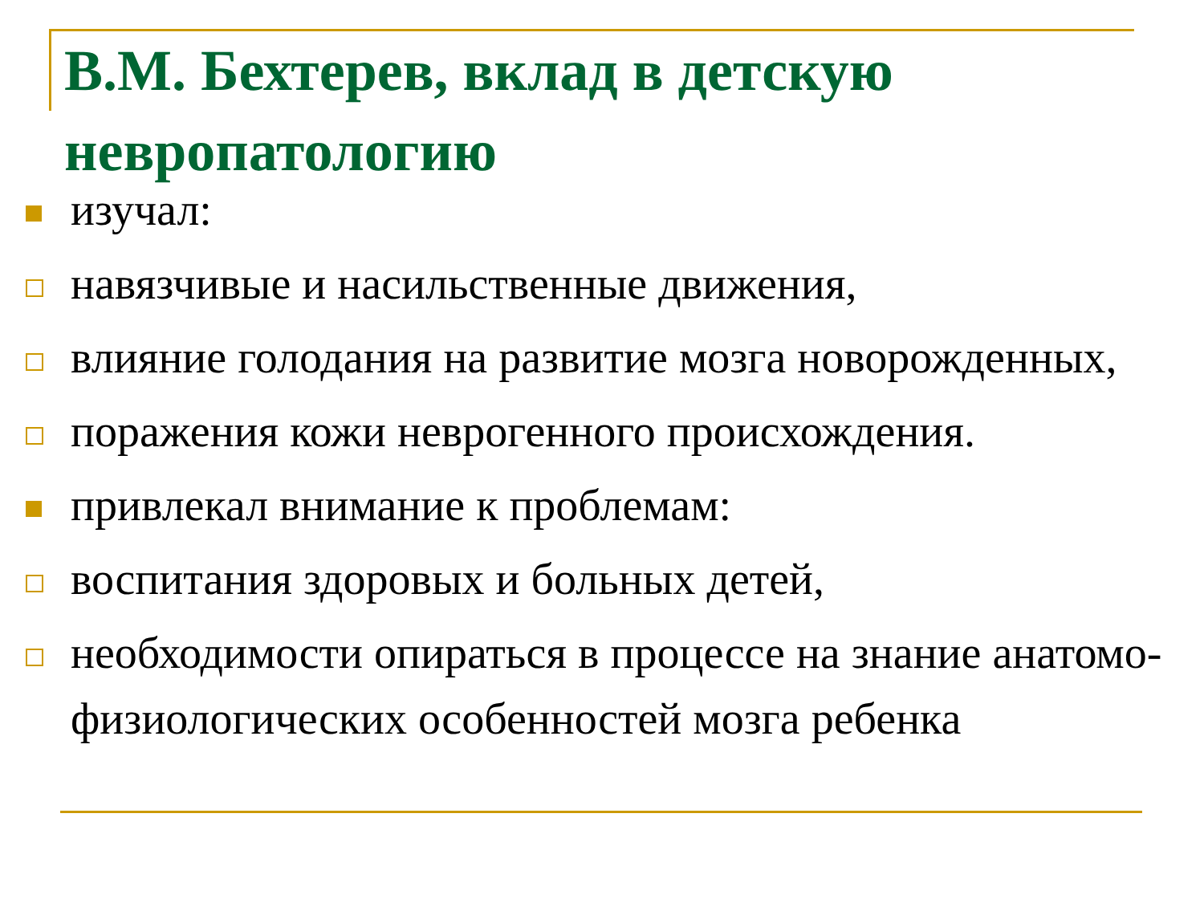В.М. Бехтерев, вклад в детскую невропатологию
изучал:
навязчивые и насильственные движения,
влияние голодания на развитие мозга новорожденных,
поражения кожи неврогенного происхождения.
привлекал внимание к проблемам:
воспитания здоровых и больных детей,
необходимости опираться в процессе на знание анатомо-физиологических особенностей мозга ребенка